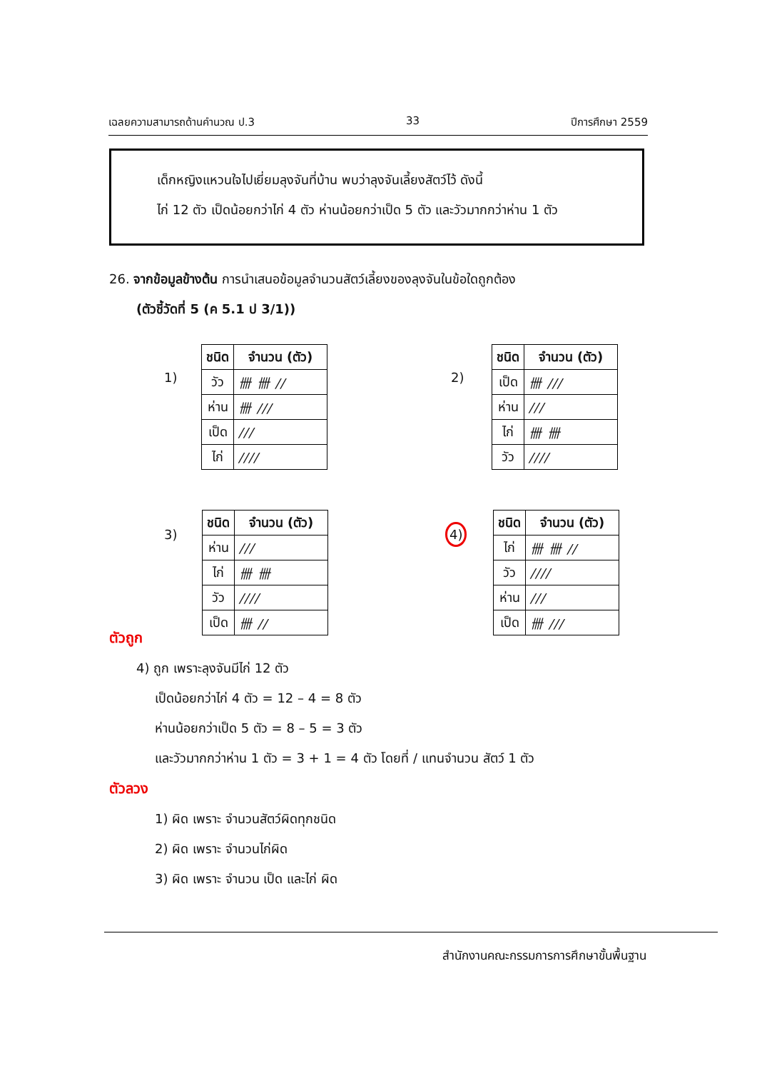เฉลยความสามารถด้านคำนวณ ป.3 33 ปีการศึกษา 2559
เด็กหญิงแหวนใจไปเยี่ยมลุงจันที่บ้าน พบว่าลุงจันเลี้ยงสัตว์ไว้ ดังนี้
ไก่ 12 ตัว เป็ดน้อยกว่าไก่ 4 ตัว ห่านน้อยกว่าเป็ด 5 ตัว และวัวมากกว่าห่าน 1 ตัว
26. จากข้อมูลข้างต้น การนำเสนอข้อมูลจำนวนสัตว์เลี้ยงของลุงจันในข้อใดถูกต้อง
(ตัวชี้วัดที่ 5 (ค 5.1 ป 3/1))
1)
| ชนิด | จำนวน (ตัว) |
| --- | --- |
| วัว | 卌 卌 // |
| ห่าน | 卌 /// |
| เป็ด | /// |
| ไก่ | //// |
2)
| ชนิด | จำนวน (ตัว) |
| --- | --- |
| เป็ด | 卌 /// |
| ห่าน | /// |
| ไก่ | 卌 卌 |
| วัว | //// |
3)
| ชนิด | จำนวน (ตัว) |
| --- | --- |
| ห่าน | /// |
| ไก่ | 卌 卌 |
| วัว | //// |
| เป็ด | 卌 // |
4)
| ชนิด | จำนวน (ตัว) |
| --- | --- |
| ไก่ | 卌 卌 // |
| วัว | //// |
| ห่าน | /// |
| เป็ด | 卌 /// |
ตัวถูก
4) ถูก เพราะลุงจันมีไก่ 12 ตัว
เป็ดน้อยกว่าไก่ 4 ตัว = 12 – 4 = 8 ตัว
ห่านน้อยกว่าเป็ด 5 ตัว = 8 – 5 = 3 ตัว
และวัวมากกว่าห่าน 1 ตัว = 3 + 1 = 4 ตัว โดยที่ / แทนจำนวน สัตว์ 1 ตัว
ตัวลวง
1) ผิด เพราะ จำนวนสัตว์ผิดทุกชนิด
2) ผิด เพราะ จำนวนไก่ผิด
3) ผิด เพราะ จำนวน เป็ด และไก่ ผิด
สำนักงานคณะกรรมการการศึกษาขั้นพื้นฐาน